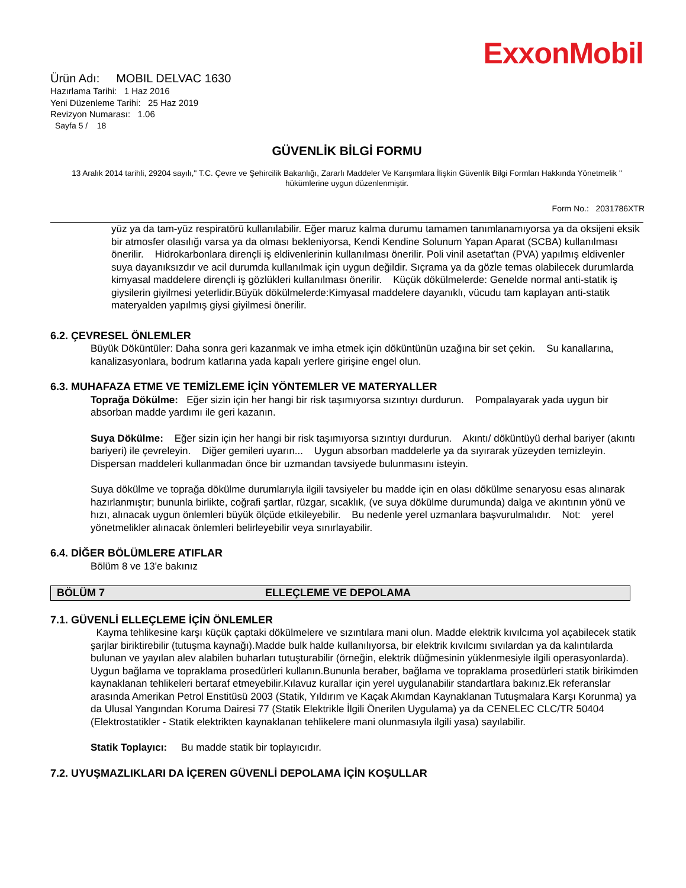ExxonMobil
Ürün Adı: MOBIL DELVAC 1630
Hazırlama Tarihi: 1 Haz 2016
Yeni Düzenleme Tarihi: 25 Haz 2019
Revizyon Numarası: 1.06
Sayfa 5 / 18
GÜVENLİK BİLGİ FORMU
13 Aralık 2014 tarihli, 29204 sayılı," T.C. Çevre ve Şehircilik Bakanlığı, Zararlı Maddeler Ve Karışımlara İlişkin Güvenlik Bilgi Formları Hakkında Yönetmelik " hükümlerine uygun düzenlenmiştir.
Form No.: 2031786XTR
yüz ya da tam-yüz respiratörü kullanılabilir. Eğer maruz kalma durumu tamamen tanımlanamıyorsa ya da oksijeni eksik bir atmosfer olasılığı varsa ya da olması bekleniyorsa, Kendi Kendine Solunum Yapan Aparat (SCBA) kullanılması önerilir. Hidrokarbonlara dirençli iş eldivenlerinin kullanılması önerilir. Poli vinil asetat'tan (PVA) yapılmış eldivenler suya dayanıksızdır ve acil durumda kullanılmak için uygun değildir. Sıçrama ya da gözle temas olabilecek durumlarda kimyasal maddelere dirençli iş gözlükleri kullanılması önerilir. Küçük dökülmelerde: Genelde normal anti-statik iş giysilerin giyilmesi yeterlidir.Büyük dökülmelerde:Kimyasal maddelere dayanıklı, vücudu tam kaplayan anti-statik materyalden yapılmış giysi giyilmesi önerilir.
6.2. ÇEVRESEL ÖNLEMLER
Büyük Döküntüler: Daha sonra geri kazanmak ve imha etmek için döküntünün uzağına bir set çekin. Su kanallarına, kanalizasyonlara, bodrum katlarına yada kapalı yerlere girişine engel olun.
6.3. MUHAFAZA ETME VE TEMİZLEME İÇİN YÖNTEMLER VE MATERYALLER
Toprağa Dökülme: Eğer sizin için her hangi bir risk taşımıyorsa sızıntıyı durdurun. Pompalayarak yada uygun bir absorban madde yardımı ile geri kazanın.
Suya Dökülme: Eğer sizin için her hangi bir risk taşımıyorsa sızıntıyı durdurun. Akıntı/ döküntüyü derhal bariyer (akıntı bariyeri) ile çevreleyin. Diğer gemileri uyarın... Uygun absorban maddelerle ya da sıyırarak yüzeyden temizleyin. Dispersan maddeleri kullanmadan önce bir uzmandan tavsiyede bulunmasını isteyin.
Suya dökülme ve toprağa dökülme durumlarıyla ilgili tavsiyeler bu madde için en olası dökülme senaryosu esas alınarak hazırlanmıştır; bununla birlikte, coğrafi şartlar, rüzgar, sıcaklık, (ve suya dökülme durumunda) dalga ve akıntının yönü ve hızı, alınacak uygun önlemleri büyük ölçüde etkileyebilir. Bu nedenle yerel uzmanlara başvurulmalıdır. Not: yerel yönetmelikler alınacak önlemleri belirleyebilir veya sınırlayabilir.
6.4. DİĞER BÖLÜMLERE ATIFLAR
Bölüm 8 ve 13'e bakınız
BÖLÜM 7 ELLEÇLEME VE DEPOLAMA
7.1. GÜVENLİ ELLEÇLEME İÇİN ÖNLEMLER
Kayma tehlikesine karşı küçük çaptaki dökülmelere ve sızıntılara mani olun. Madde elektrik kıvılcıma yol açabilecek statik şarjlar biriktirebilir (tutuşma kaynağı).Madde bulk halde kullanılıyorsa, bir elektrik kıvılcımı sıvılardan ya da kalıntılarda bulunan ve yayılan alev alabilen buharları tutuşturabilir (örneğin, elektrik düğmesinin yüklenmesiyle ilgili operasyonlarda). Uygun bağlama ve topraklama prosedürleri kullanın.Bununla beraber, bağlama ve topraklama prosedürleri statik birikimden kaynaklanan tehlikeleri bertaraf etmeyebilir.Kılavuz kurallar için yerel uygulanabilir standartlara bakınız.Ek referanslar arasında Amerikan Petrol Enstitüsü 2003 (Statik, Yıldırım ve Kaçak Akımdan Kaynaklanan Tutuşmalara Karşı Korunma) ya da Ulusal Yangından Koruma Dairesi 77 (Statik Elektrikle İlgili Önerilen Uygulama) ya da CENELEC CLC/TR 50404 (Elektrostatikler - Statik elektrikten kaynaklanan tehlikelere mani olunmasıyla ilgili yasa) sayılabilir.
Statik Toplayıcı: Bu madde statik bir toplayıcıdır.
7.2. UYUŞMAZLIKLARI DA İÇEREN GÜVENLİ DEPOLAMA İÇİN KOŞULLAR